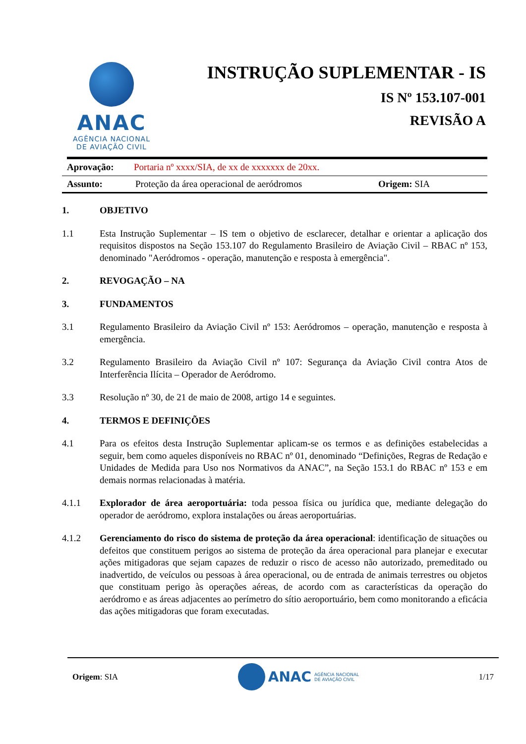ANAC
AGÊNCIA NACIONAL
DE AVIAÇÃO CIVIL
INSTRUÇÃO SUPLEMENTAR - IS
IS Nº 153.107-001
REVISÃO A
Aprovação: Portaria nº xxxx/SIA, de xx de xxxxxxx de 20xx.
Assunto: Proteção da área operacional de aeródromos Origem: SIA
1. OBJETIVO
1.1 Esta Instrução Suplementar – IS tem o objetivo de esclarecer, detalhar e orientar a aplicação dos requisitos dispostos na Seção 153.107 do Regulamento Brasileiro de Aviação Civil – RBAC nº 153, denominado "Aeródromos - operação, manutenção e resposta à emergência".
2. REVOGAÇÃO – NA
3. FUNDAMENTOS
3.1 Regulamento Brasileiro da Aviação Civil nº 153: Aeródromos – operação, manutenção e resposta à emergência.
3.2 Regulamento Brasileiro da Aviação Civil nº 107: Segurança da Aviação Civil contra Atos de Interferência Ilícita – Operador de Aeródromo.
3.3 Resolução nº 30, de 21 de maio de 2008, artigo 14 e seguintes.
4. TERMOS E DEFINIÇÕES
4.1 Para os efeitos desta Instrução Suplementar aplicam-se os termos e as definições estabelecidas a seguir, bem como aqueles disponíveis no RBAC nº 01, denominado “Definições, Regras de Redação e Unidades de Medida para Uso nos Normativos da ANAC”, na Seção 153.1 do RBAC nº 153 e em demais normas relacionadas à matéria.
4.1.1 Explorador de área aeroportuária: toda pessoa física ou jurídica que, mediante delegação do operador de aeródromo, explora instalações ou áreas aeroportuárias.
4.1.2 Gerenciamento do risco do sistema de proteção da área operacional: identificação de situações ou defeitos que constituem perigos ao sistema de proteção da área operacional para planejar e executar ações mitigadoras que sejam capazes de reduzir o risco de acesso não autorizado, premeditado ou inadvertido, de veículos ou pessoas à área operacional, ou de entrada de animais terrestres ou objetos que constituam perigo às operações aéreas, de acordo com as características da operação do aeródromo e as áreas adjacentes ao perímetro do sítio aeroportuário, bem como monitorando a eficácia das ações mitigadoras que foram executadas.
Origem: SIA ANAC AGÊNCIA NACIONAL
DE AVIAÇÃO CIVIL 1/17